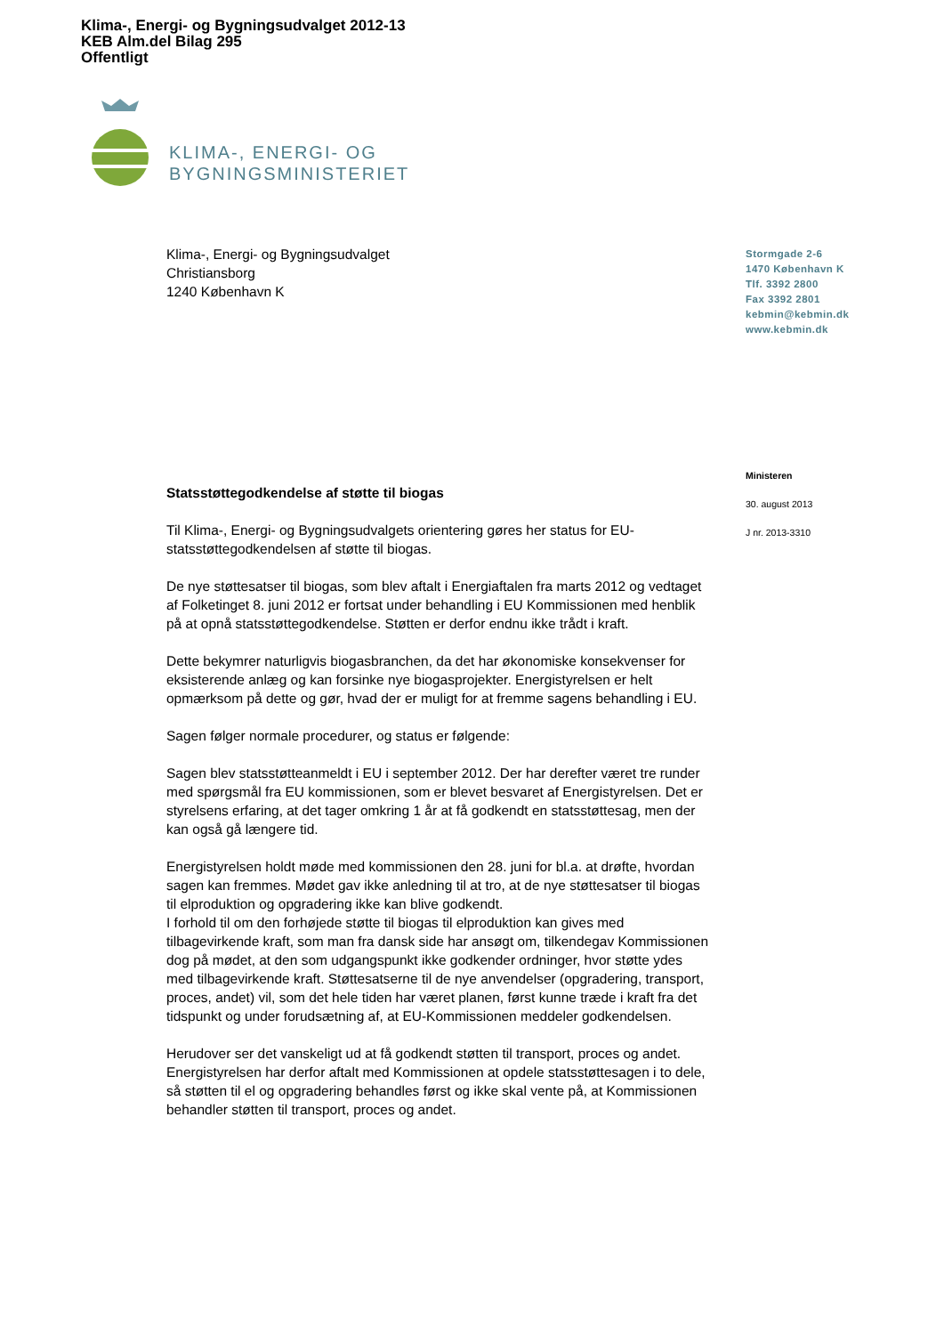Klima-, Energi- og Bygningsudvalget 2012-13
KEB Alm.del Bilag 295
Offentligt
KLIMA-, ENERGI- OG
BYGNINGSMINISTERIET
Klima-, Energi- og Bygningsudvalget
Christiansborg
1240 København K
Stormgade 2-6
1470 København K
Tlf. 3392 2800
Fax 3392 2801
kebmin@kebmin.dk
www.kebmin.dk
Ministeren
30. august 2013
J nr. 2013-3310
Statsstøttegodkendelse af støtte til biogas
Til Klima-, Energi- og Bygningsudvalgets orientering gøres her status for EU-statsstøttegodkendelsen af støtte til biogas.
De nye støttesatser til biogas, som blev aftalt i Energiaftalen fra marts 2012 og vedtaget af Folketinget 8. juni 2012 er fortsat under behandling i EU Kommissionen med henblik på at opnå statsstøttegodkendelse. Støtten er derfor endnu ikke trådt i kraft.
Dette bekymrer naturligvis biogasbranchen, da det har økonomiske konsekvenser for eksisterende anlæg og kan forsinke nye biogasprojekter. Energistyrelsen er helt opmærksom på dette og gør, hvad der er muligt for at fremme sagens behandling i EU.
Sagen følger normale procedurer, og status er følgende:
Sagen blev statsstøtteanmeldt i EU i september 2012. Der har derefter været tre runder med spørgsmål fra EU kommissionen, som er blevet besvaret af Energistyrelsen. Det er styrelsens erfaring, at det tager omkring 1 år at få godkendt en statsstøttesag, men der kan også gå længere tid.
Energistyrelsen holdt møde med kommissionen den 28. juni for bl.a. at drøfte, hvordan sagen kan fremmes. Mødet gav ikke anledning til at tro, at de nye støttesatser til biogas til elproduktion og opgradering ikke kan blive godkendt.
I forhold til om den forhøjede støtte til biogas til elproduktion kan gives med tilbagevirkende kraft, som man fra dansk side har ansøgt om, tilkendegav Kommissionen dog på mødet, at den som udgangspunkt ikke godkender ordninger, hvor støtte ydes med tilbagevirkende kraft. Støttesatserne til de nye anvendelser (opgradering, transport, proces, andet) vil, som det hele tiden har været planen, først kunne træde i kraft fra det tidspunkt og under forudsætning af, at EU-Kommissionen meddeler godkendelsen.
Herudover ser det vanskeligt ud at få godkendt støtten til transport, proces og andet. Energistyrelsen har derfor aftalt med Kommissionen at opdele statsstøttesagen i to dele, så støtten til el og opgradering behandles først og ikke skal vente på, at Kommissionen behandler støtten til transport, proces og andet.